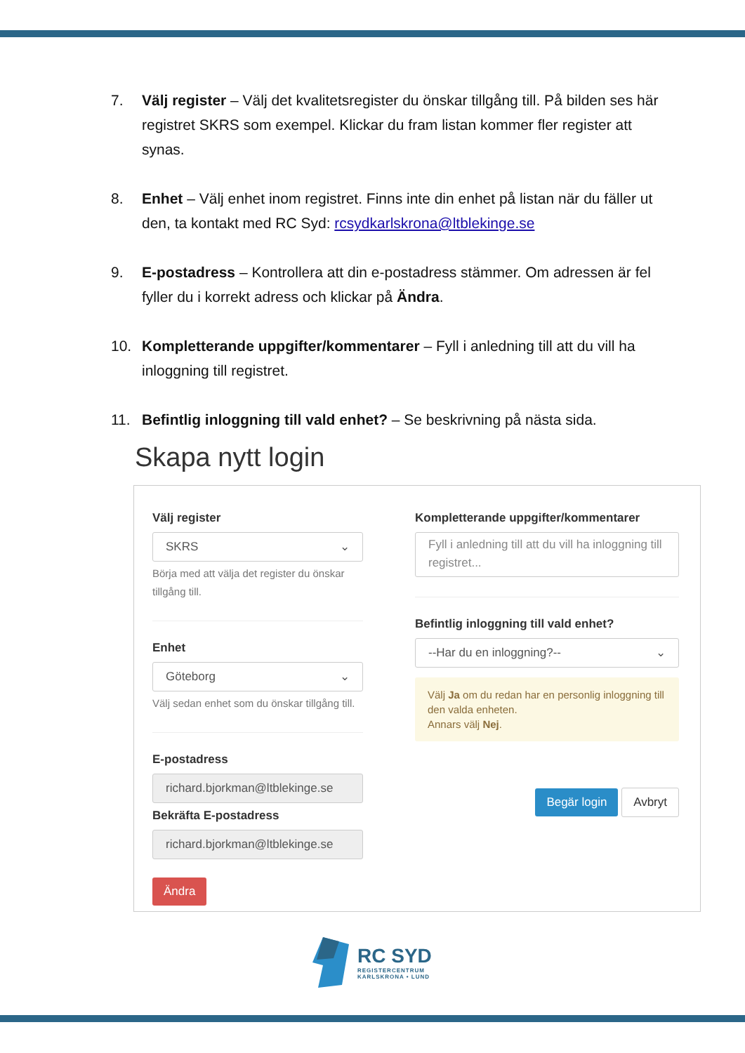7. Välj register – Välj det kvalitetsregister du önskar tillgång till. På bilden ses här registret SKRS som exempel. Klickar du fram listan kommer fler register att synas.
8. Enhet – Välj enhet inom registret. Finns inte din enhet på listan när du fäller ut den, ta kontakt med RC Syd: rcsydkarlskrona@ltblekinge.se
9. E-postadress – Kontrollera att din e-postadress stämmer. Om adressen är fel fyller du i korrekt adress och klickar på Ändra.
10. Kompletterande uppgifter/kommentarer – Fyll i anledning till att du vill ha inloggning till registret.
11. Befintlig inloggning till vald enhet? – Se beskrivning på nästa sida.
Skapa nytt login
Välj register
SKRS ⌄
Börja med att välja det register du önskar tillgång till.
Enhet
Göteborg ⌄
Välj sedan enhet som du önskar tillgång till.
E-postadress
richard.bjorkman@ltblekinge.se
Bekräfta E-postadress
richard.bjorkman@ltblekinge.se
Ändra
Kompletterande uppgifter/kommentarer
Fyll i anledning till att du vill ha inloggning till registret...
Befintlig inloggning till vald enhet?
--Har du en inloggning?-- ⌄
Välj Ja om du redan har en personlig inloggning till den valda enheten.
Annars välj Nej.
Begär login Avbryt
RC SYD
REGISTERCENTRUM
KARLSKRONA • LUND